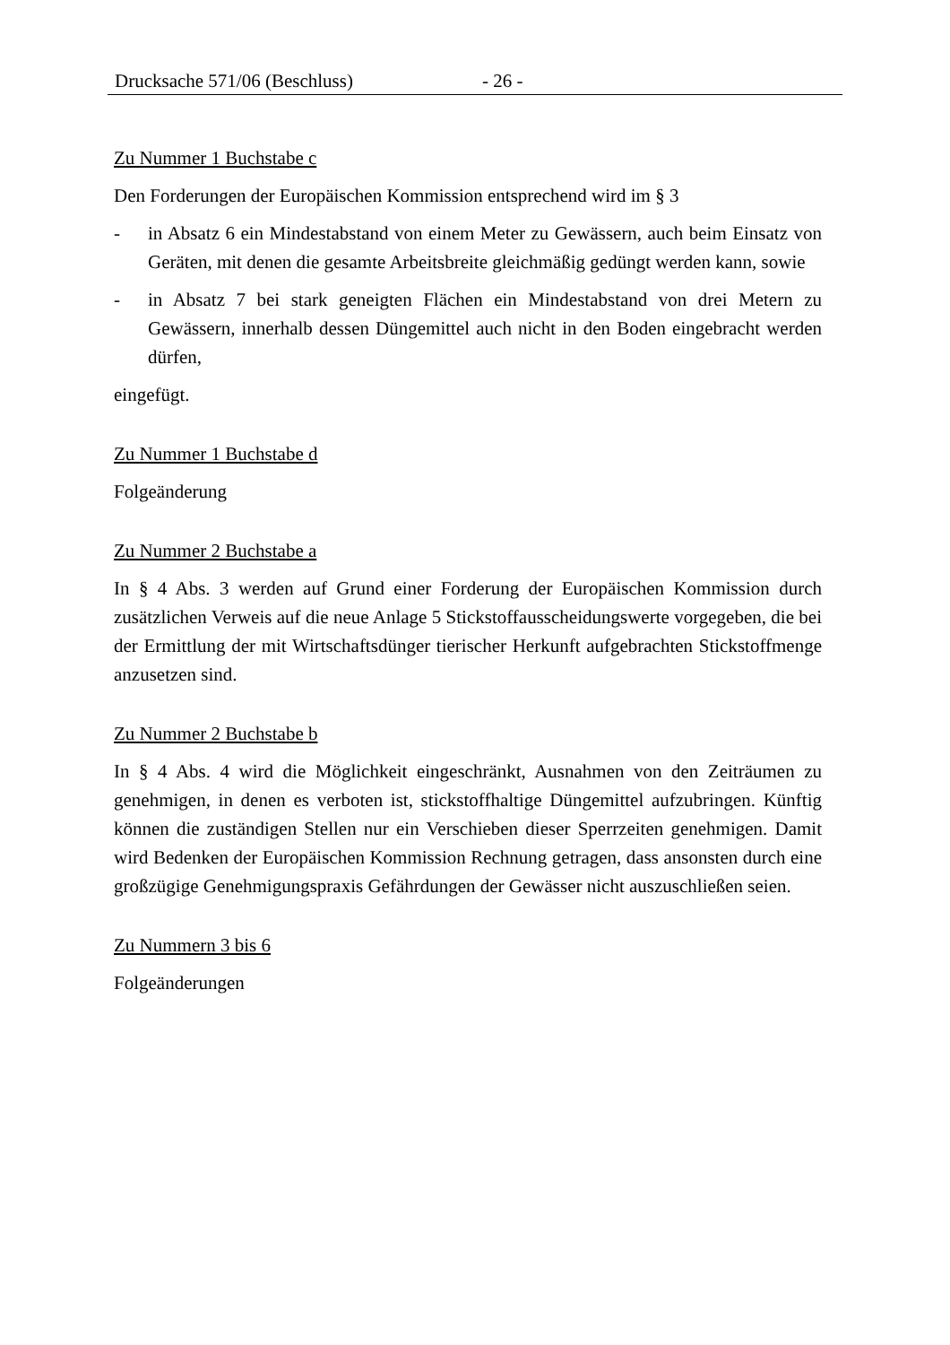Drucksache 571/06 (Beschluss) - 26 -
Zu Nummer 1 Buchstabe c
Den Forderungen der Europäischen Kommission entsprechend wird im § 3
- in Absatz 6 ein Mindestabstand von einem Meter zu Gewässern, auch beim Einsatz von Geräten, mit denen die gesamte Arbeitsbreite gleichmäßig gedüngt werden kann, sowie
- in Absatz 7 bei stark geneigten Flächen ein Mindestabstand von drei Metern zu Gewässern, innerhalb dessen Düngemittel auch nicht in den Boden eingebracht werden dürfen,
eingefügt.
Zu Nummer 1 Buchstabe d
Folgeänderung
Zu Nummer 2 Buchstabe a
In § 4 Abs. 3 werden auf Grund einer Forderung der Europäischen Kommission durch zusätzlichen Verweis auf die neue Anlage 5 Stickstoffausscheidungswerte vorgegeben, die bei der Ermittlung der mit Wirtschaftsdünger tierischer Herkunft aufgebrachten Stickstoffmenge anzusetzen sind.
Zu Nummer 2 Buchstabe b
In § 4 Abs. 4 wird die Möglichkeit eingeschränkt, Ausnahmen von den Zeiträumen zu genehmigen, in denen es verboten ist, stickstoffhaltige Düngemittel aufzubringen. Künftig können die zuständigen Stellen nur ein Verschieben dieser Sperrzeiten genehmigen. Damit wird Bedenken der Europäischen Kommission Rechnung getragen, dass ansonsten durch eine großzügige Genehmigungspraxis Gefährdungen der Gewässer nicht auszuschließen seien.
Zu Nummern 3 bis 6
Folgeänderungen